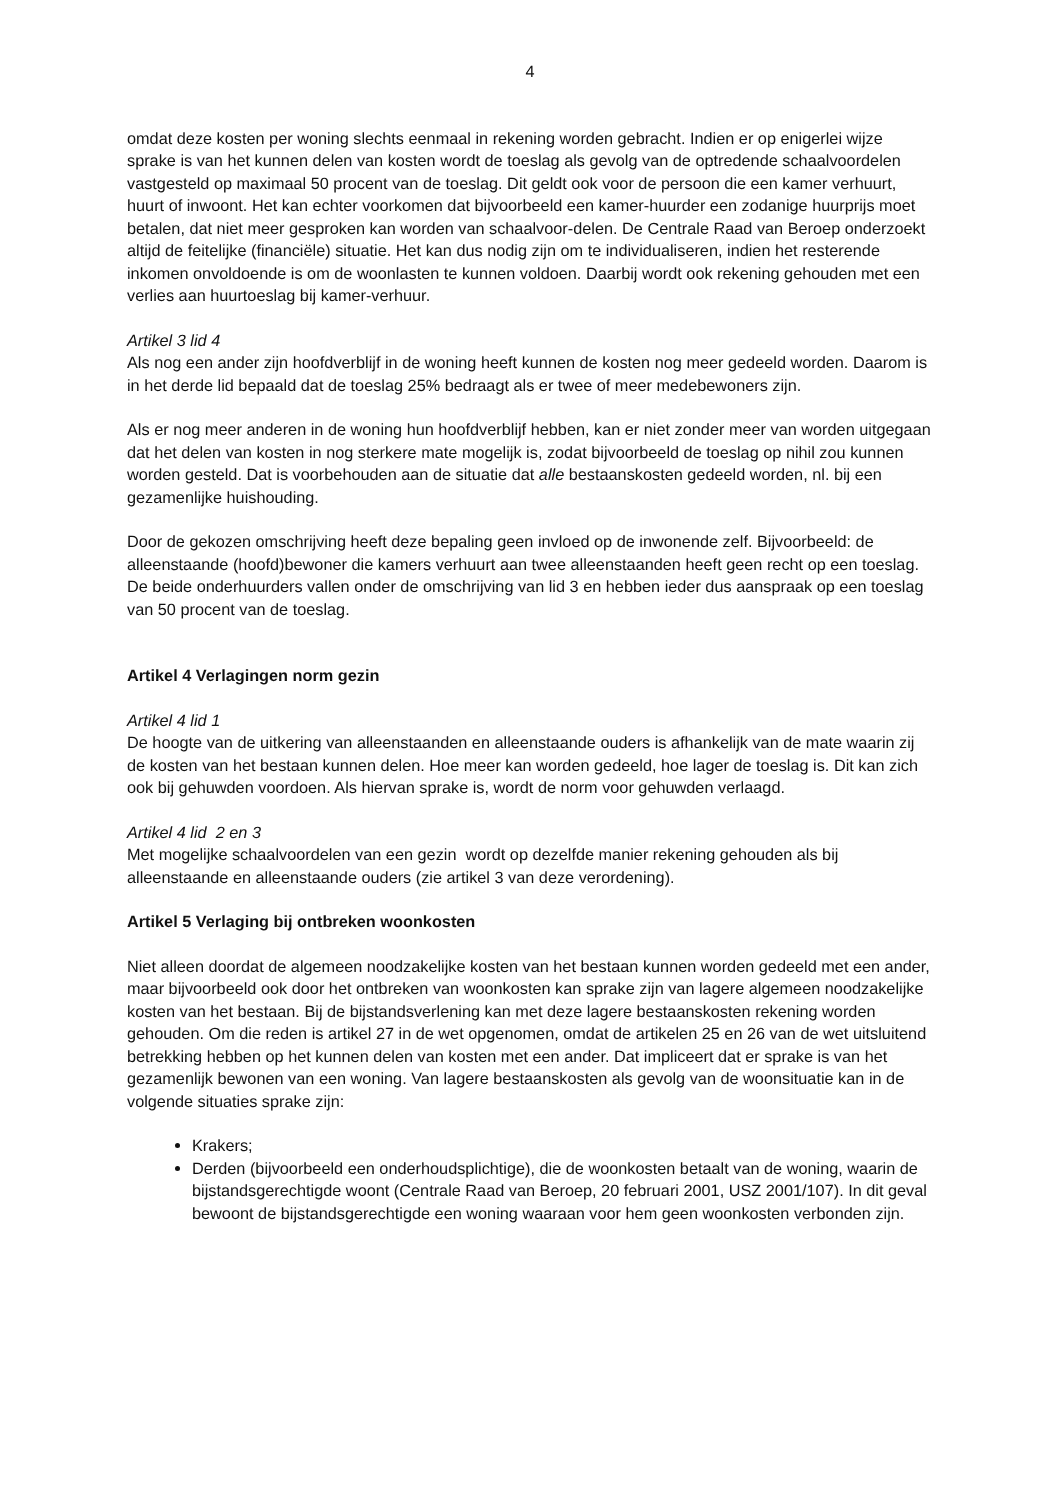4
omdat deze kosten per woning slechts eenmaal in rekening worden gebracht. Indien er op enigerlei wijze sprake is van het kunnen delen van kosten wordt de toeslag als gevolg van de optredende schaalvoordelen vastgesteld op maximaal 50 procent van de toeslag. Dit geldt ook voor de persoon die een kamer verhuurt, huurt of inwoont. Het kan echter voorkomen dat bijvoorbeeld een kamer-huurder een zodanige huurprijs moet betalen, dat niet meer gesproken kan worden van schaalvoor-delen. De Centrale Raad van Beroep onderzoekt altijd de feitelijke (financiële) situatie. Het kan dus nodig zijn om te individualiseren, indien het resterende inkomen onvoldoende is om de woonlasten te kunnen voldoen. Daarbij wordt ook rekening gehouden met een verlies aan huurtoeslag bij kamer-verhuur.
Artikel 3 lid 4
Als nog een ander zijn hoofdverblijf in de woning heeft kunnen de kosten nog meer gedeeld worden. Daarom is in het derde lid bepaald dat de toeslag 25% bedraagt als er twee of meer medebewoners zijn.
Als er nog meer anderen in de woning hun hoofdverblijf hebben, kan er niet zonder meer van worden uitgegaan dat het delen van kosten in nog sterkere mate mogelijk is, zodat bijvoorbeeld de toeslag op nihil zou kunnen worden gesteld. Dat is voorbehouden aan de situatie dat alle bestaanskosten gedeeld worden, nl. bij een gezamenlijke huishouding.
Door de gekozen omschrijving heeft deze bepaling geen invloed op de inwonende zelf. Bijvoorbeeld: de alleenstaande (hoofd)bewoner die kamers verhuurt aan twee alleenstaanden heeft geen recht op een toeslag. De beide onderhuurders vallen onder de omschrijving van lid 3 en hebben ieder dus aanspraak op een toeslag van 50 procent van de toeslag.
Artikel 4 Verlagingen norm gezin
Artikel 4 lid 1
De hoogte van de uitkering van alleenstaanden en alleenstaande ouders is afhankelijk van de mate waarin zij de kosten van het bestaan kunnen delen. Hoe meer kan worden gedeeld, hoe lager de toeslag is. Dit kan zich ook bij gehuwden voordoen. Als hiervan sprake is, wordt de norm voor gehuwden verlaagd.
Artikel 4 lid 2 en 3
Met mogelijke schaalvoordelen van een gezin wordt op dezelfde manier rekening gehouden als bij alleenstaande en alleenstaande ouders (zie artikel 3 van deze verordening).
Artikel 5 Verlaging bij ontbreken woonkosten
Niet alleen doordat de algemeen noodzakelijke kosten van het bestaan kunnen worden gedeeld met een ander, maar bijvoorbeeld ook door het ontbreken van woonkosten kan sprake zijn van lagere algemeen noodzakelijke kosten van het bestaan. Bij de bijstandsverlening kan met deze lagere bestaanskosten rekening worden gehouden. Om die reden is artikel 27 in de wet opgenomen, omdat de artikelen 25 en 26 van de wet uitsluitend betrekking hebben op het kunnen delen van kosten met een ander. Dat impliceert dat er sprake is van het gezamenlijk bewonen van een woning. Van lagere bestaanskosten als gevolg van de woonsituatie kan in de volgende situaties sprake zijn:
Krakers;
Derden (bijvoorbeeld een onderhoudsplichtige), die de woonkosten betaalt van de woning, waarin de bijstandsgerechtigde woont (Centrale Raad van Beroep, 20 februari 2001, USZ 2001/107). In dit geval bewoont de bijstandsgerechtigde een woning waaraan voor hem geen woonkosten verbonden zijn.